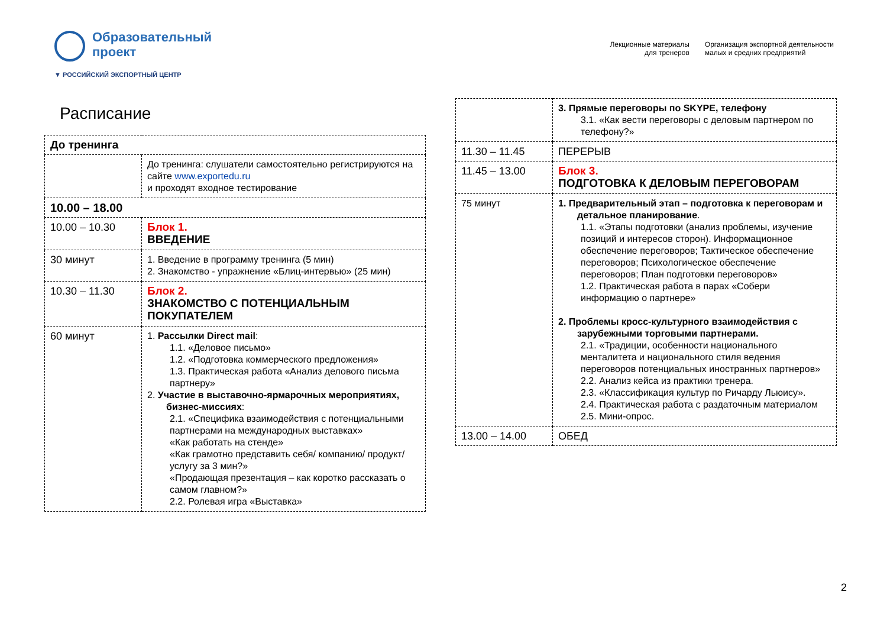Образовательный
проект
▼ РОССИЙСКИЙ ЭКСПОРТНЫЙ ЦЕНТР
Лекционные материалы
для тренеров
Организация экспортной деятельности
малых и средних предприятий
Расписание
| До тренинга | |
| | До тренинга: слушатели самостоятельно регистрируются на сайте www.exportedu.ru и проходят входное тестирование |
| 10.00 – 18.00 | |
| 10.00 – 10.30 | Блок 1. ВВЕДЕНИЕ |
| 30 минут | 1. Введение в программу тренинга (5 мин) 2. Знакомство - упражнение «Блиц-интервью» (25 мин) |
| 10.30 – 11.30 | Блок 2. ЗНАКОМСТВО С ПОТЕНЦИАЛЬНЫМ ПОКУПАТЕЛЕМ |
| 60 минут | 1. Рассылки Direct mail : 1.1. «Деловое письмо» 1.2. «Подготовка коммерческого предложения» 1.3. Практическая работа «Анализ делового письма партнеру» 2. Участие в выставочно-ярмарочных мероприятиях, бизнес-миссиях : 2.1. «Специфика взаимодействия с потенциальными партнерами на международных выставках» «Как работать на стенде» «Как грамотно представить себя/ компанию/ продукт/ услугу за 3 мин?» «Продающая презентация – как коротко рассказать о самом главном?» 2.2. Ролевая игра «Выставка» |
| | 3. Прямые переговоры по SKYPE, телефону 3.1. «Как вести переговоры с деловым партнером по телефону?» |
| 11.30 – 11.45 | ПЕРЕРЫВ |
| 11.45 – 13.00 | Блок 3. ПОДГОТОВКА К ДЕЛОВЫМ ПЕРЕГОВОРАМ |
| 75 минут | 1. Предварительный этап – подготовка к переговорам и детальное планирование . 1.1. «Этапы подготовки (анализ проблемы, изучение позиций и интересов сторон). Информационное обеспечение переговоров; Тактическое обеспечение переговоров; Психологическое обеспечение переговоров; План подготовки переговоров» 1.2. Практическая работа в парах «Собери информацию о партнере» 2. Проблемы кросс-культурного взаимодействия с зарубежными торговыми партнерами. 2.1. «Традиции, особенности национального менталитета и национального стиля ведения переговоров потенциальных иностранных партнеров» 2.2. Анализ кейса из практики тренера. 2.3. «Классификация культур по Ричарду Льюису». 2.4. Практическая работа с раздаточным материалом 2.5. Мини-опрос. |
| 13.00 – 14.00 | ОБЕД |
2